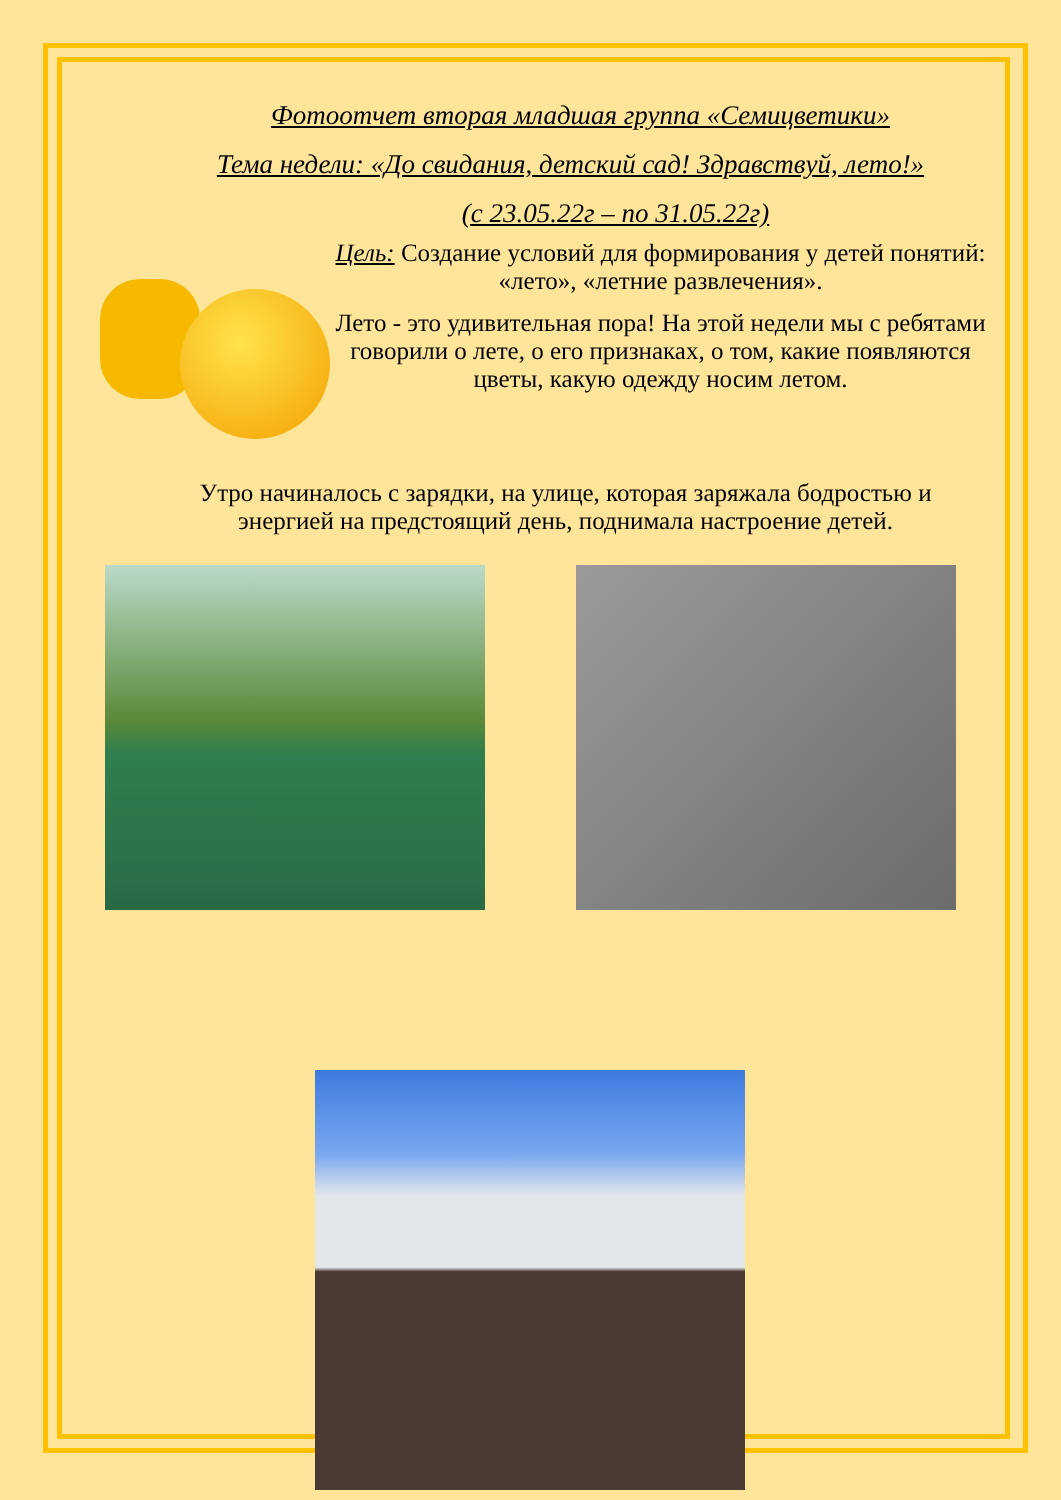Фотоотчет вторая младшая группа «Семицветики»
Тема недели: «До свидания, детский сад! Здравствуй, лето!»
(с 23.05.22г – по 31.05.22г)
Цель: Создание условий для формирования у детей понятий: «лето», «летние развлечения».
Лето - это удивительная пора! На этой недели мы с ребятами говорили о лете, о его признаках, о том, какие появляются цветы, какую одежду носим летом.
Утро начиналось с зарядки, на улице, которая заряжала бодростью и энергией на предстоящий день, поднимала настроение детей.